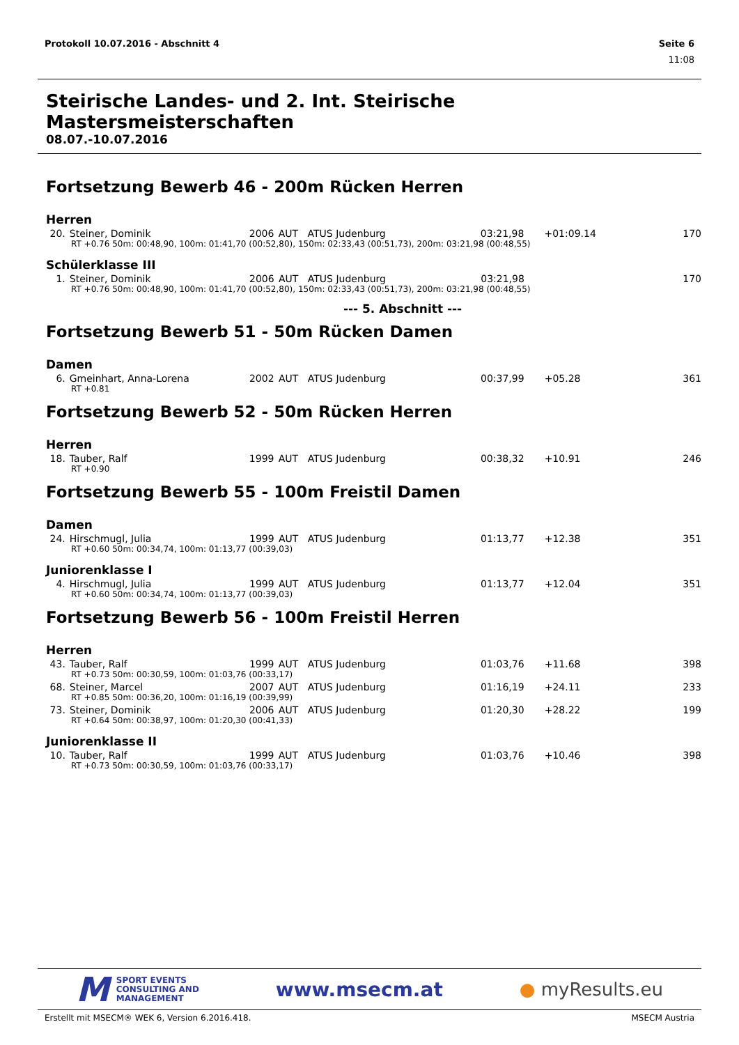Protokoll 10.07.2016 - Abschnitt 4 Seite 6
11:08
Steirische Landes- und 2. Int. Steirische Mastersmeisterschaften
08.07.-10.07.2016
Fortsetzung Bewerb 46 - 200m Rücken Herren
Herren
| 20. | Steiner, Dominik | 2006 | AUT | ATUS Judenburg | 03:21,98 | +01:09.14 | 170 |
| RT +0.76 50m: 00:48,90, 100m: 01:41,70 (00:52,80), 150m: 02:33,43 (00:51,73), 200m: 03:21,98 (00:48,55) | | | | | | | |
Schülerklasse III
| 1. | Steiner, Dominik | 2006 | AUT | ATUS Judenburg | 03:21,98 | | 170 |
| RT +0.76 50m: 00:48,90, 100m: 01:41,70 (00:52,80), 150m: 02:33,43 (00:51,73), 200m: 03:21,98 (00:48,55) | | | | | | | |
--- 5. Abschnitt ---
Fortsetzung Bewerb 51 - 50m Rücken Damen
Damen
| 6. | Gmeinhart, Anna-Lorena | 2002 | AUT | ATUS Judenburg | 00:37,99 | +05.28 | 361 |
| RT +0.81 | | | | | | | |
Fortsetzung Bewerb 52 - 50m Rücken Herren
Herren
| 18. | Tauber, Ralf | 1999 | AUT | ATUS Judenburg | 00:38,32 | +10.91 | 246 |
| RT +0.90 | | | | | | | |
Fortsetzung Bewerb 55 - 100m Freistil Damen
Damen
| 24. | Hirschmugl, Julia | 1999 | AUT | ATUS Judenburg | 01:13,77 | +12.38 | 351 |
| RT +0.60 50m: 00:34,74, 100m: 01:13,77 (00:39,03) | | | | | | | |
Juniorenklasse I
| 4. | Hirschmugl, Julia | 1999 | AUT | ATUS Judenburg | 01:13,77 | +12.04 | 351 |
| RT +0.60 50m: 00:34,74, 100m: 01:13,77 (00:39,03) | | | | | | | |
Fortsetzung Bewerb 56 - 100m Freistil Herren
Herren
| 43. | Tauber, Ralf | 1999 | AUT | ATUS Judenburg | 01:03,76 | +11.68 | 398 |
| RT +0.73 50m: 00:30,59, 100m: 01:03,76 (00:33,17) | | | | | | | |
| 68. | Steiner, Marcel | 2007 | AUT | ATUS Judenburg | 01:16,19 | +24.11 | 233 |
| RT +0.85 50m: 00:36,20, 100m: 01:16,19 (00:39,99) | | | | | | | |
| 73. | Steiner, Dominik | 2006 | AUT | ATUS Judenburg | 01:20,30 | +28.22 | 199 |
| RT +0.64 50m: 00:38,97, 100m: 01:20,30 (00:41,33) | | | | | | | |
Juniorenklasse II
| 10. | Tauber, Ralf | 1999 | AUT | ATUS Judenburg | 01:03,76 | +10.46 | 398 |
| RT +0.73 50m: 00:30,59, 100m: 01:03,76 (00:33,17) | | | | | | | |
M SPORT EVENTS
CONSULTING AND
MANAGEMENT
www.msecm.at ● myResults.eu
Erstellt mit MSECM® WEK 6, Version 6.2016.418. MSECM Austria